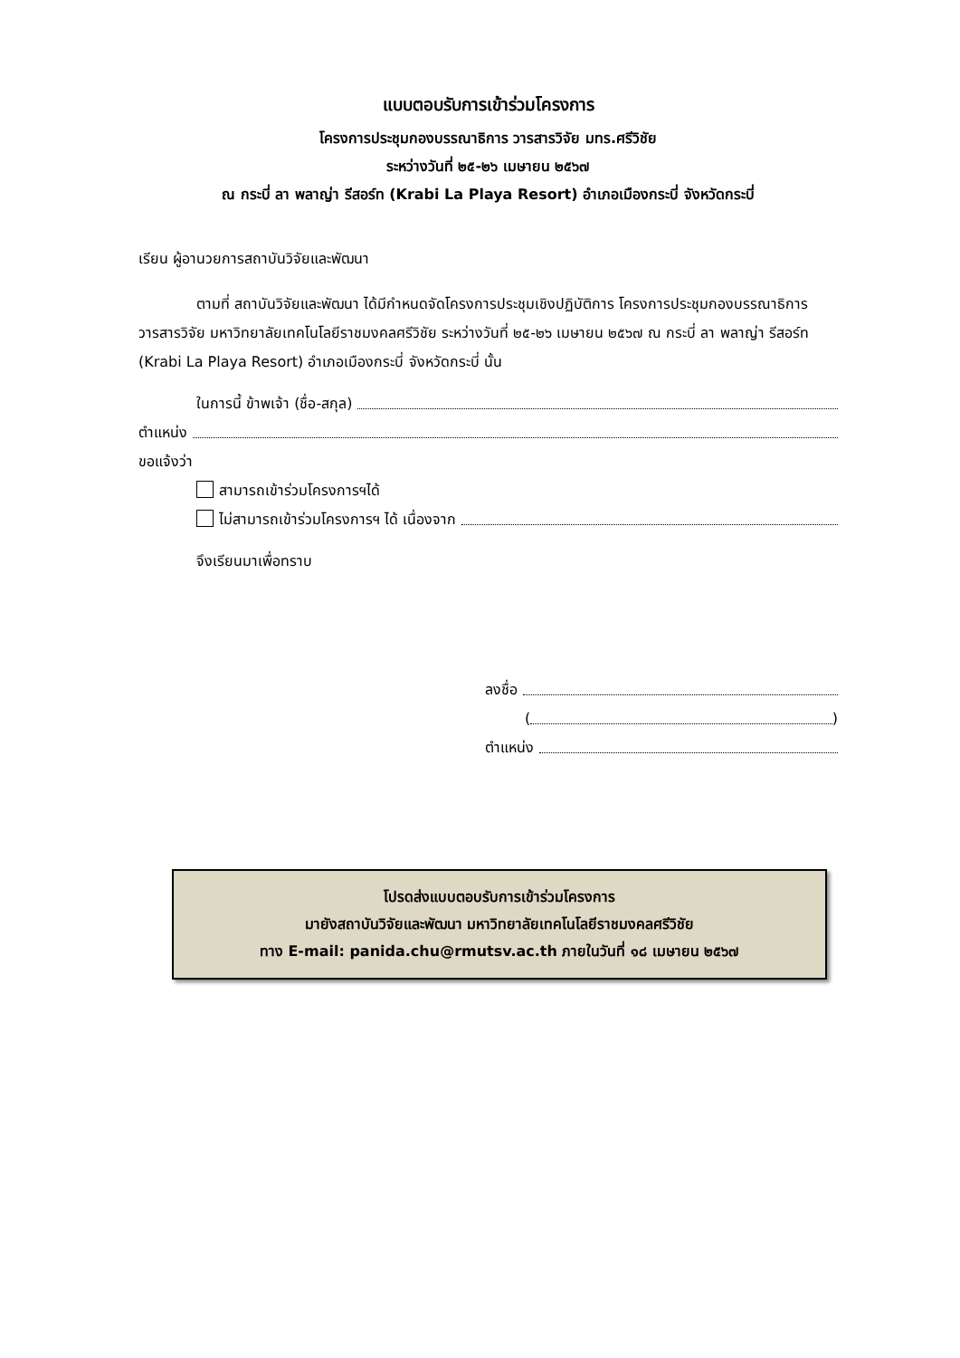แบบตอบรับการเข้าร่วมโครงการ
โครงการประชุมกองบรรณาธิการ วารสารวิจัย มทร.ศรีวิชัย
ระหว่างวันที่ ๒๕-๒๖ เมษายน ๒๕๖๗
ณ กระบี่ ลา พลาญ่า รีสอร์ท (Krabi La Playa Resort) อำเภอเมืองกระบี่ จังหวัดกระบี่
เรียน ผู้อานวยการสถาบันวิจัยและพัฒนา
ตามที่ สถาบันวิจัยและพัฒนา ได้มีกำหนดจัดโครงการประชุมเชิงปฏิบัติการ โครงการประชุมกองบรรณาธิการ วารสารวิจัย มหาวิทยาลัยเทคโนโลยีราชมงคลศรีวิชัย ระหว่างวันที่ ๒๕-๒๖ เมษายน ๒๕๖๗ ณ กระบี่ ลา พลาญ่า รีสอร์ท (Krabi La Playa Resort) อำเภอเมืองกระบี่ จังหวัดกระบี่ นั้น
ในการนี้ ข้าพเจ้า (ชื่อ-สกุล)
ตำแหน่ง
ขอแจ้งว่า
สามารถเข้าร่วมโครงการฯได้
ไม่สามารถเข้าร่วมโครงการฯ ได้ เนื่องจาก
จึงเรียนมาเพื่อทราบ
ลงชื่อ
( )
ตำแหน่ง
โปรดส่งแบบตอบรับการเข้าร่วมโครงการ
มายังสถาบันวิจัยและพัฒนา มหาวิทยาลัยเทคโนโลยีราชมงคลศรีวิชัย
ทาง E-mail: panida.chu@rmutsv.ac.th ภายในวันที่ ๑๘ เมษายน ๒๕๖๗